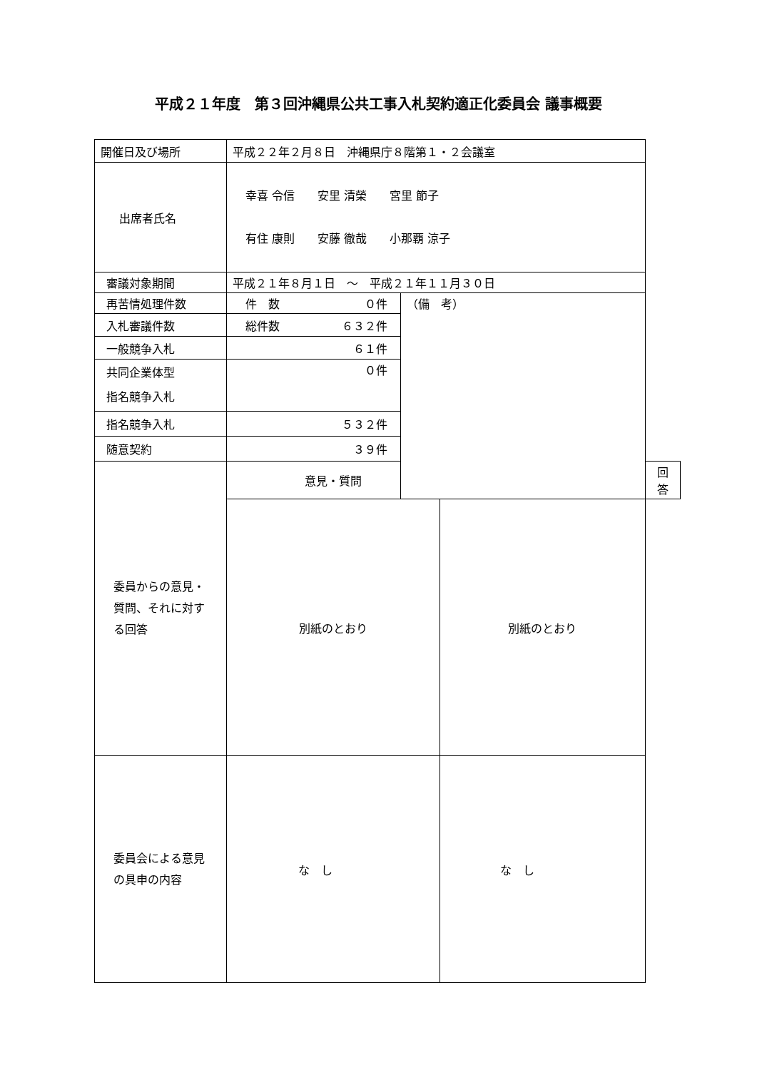平成２１年度　第３回沖縄県公共工事入札契約適正化委員会 議事概要
| 開催日及び場所 | 平成２２年２月８日 沖縄県庁８階第１・２会議室 | | | |
| 出席者氏名 | 幸喜 令信 安里 清榮 宮里 節子 有住 康則 安藤 徹哉 小那覇 涼子 | | | |
| 審議対象期間 | 平成２１年８月１日 ～ 平成２１年１１月３０日 | | | |
| 再苦情処理件数 | 件 数 ０件 | （備 考） | | |
| 入札審議件数 | 総件数 ６３２件 | | | |
| 一般競争入札 | ６１件 | | | |
| 共同企業体型 指名競争入札 | ０件 | | | |
| 指名競争入札 | ５３２件 | | | |
| 随意契約 | ３９件 | | | |
| 委員からの意見・ 質問、それに対す る回答 | 意見・質問 | | | 回 答 |
| | 別紙のとおり | | 別紙のとおり | |
| 委員会による意見 の具申の内容 | な し | | な し | |